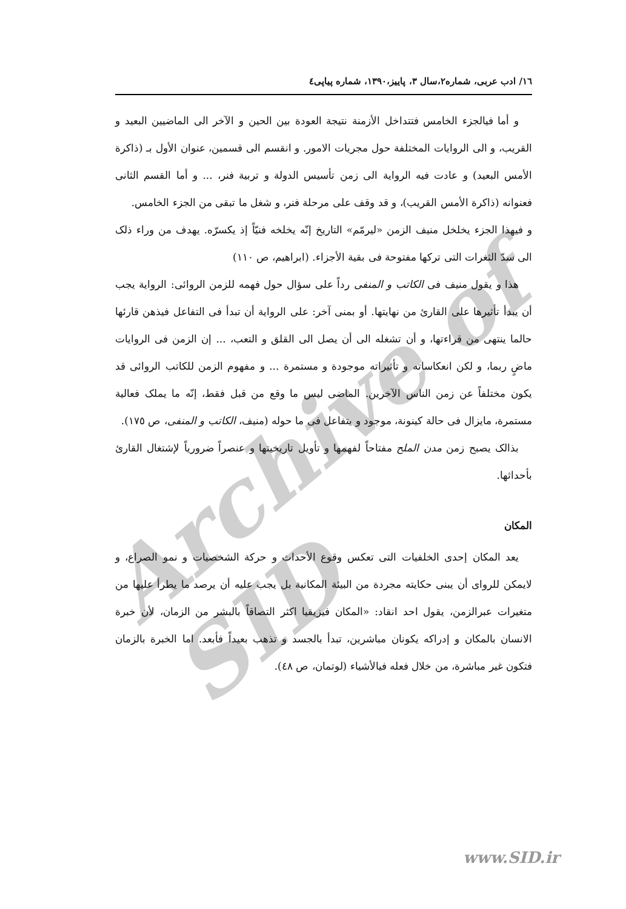Archive of SID
١٦/ ادب عربی، شماره٢،سال ٣، پاییز،١٣٩٠، شماره پیاپی٤
و أما فیالجزء الخامس فتتداخل الأزمنة نتیجة العودة بین الحین و الآخر الی الماضیین البعید و القریب، و الی الروایات المختلفة حول مجریات الامور. و انقسم الی قسمین، عنوان الأول بـ (ذاکرة الأمس البعید) و عادت فیه الروایة الی زمن تأسیس الدولة و تربیة فنر، ... و أما القسم الثانی فعنوانه (ذاکرة الأمس القریب)، و قد وقف علی مرحلة فنر، و شغل ما تبقی من الجزء الخامس.
و فیهذا الجزء یخلخل منیف الزمن «لیرمّم» التاریخ إنّه یخلخه فنیّاً إذ یکسرّه. یهدف من وراء ذلک الی سدّ الثغرات التی ترکها مفتوحة فی بقیة الأجزاء. (ابراهیم، ص ١١٠)
هذا و یقول منیف فی الکاتب و المنفی رداً علی سؤال حول فهمه للزمن الروائی: الروایة یجب أن یبدأ تأثیرها علی القارئ من نهایتها. أو بمنی آخر: علی الروایة أن تبدأ فی التفاعل فیذهن قارئها حالما ینتهی من قراءتها، و أن تشغله الی أن یصل الی القلق و التعب، ... إن الزمن فی الروایات ماضٍ ربما، و لکن انعکاساته و تأثیراته موجودة و مستمرة ... و مفهوم الزمن للکاتب الروائی قد یکون مختلفاً عن زمن الناس الآخرین. الماضی لیس ما وقع من قبل فقط، إنّه ما یملک فعالیة مستمرة، مایزال فی حالة کینونة، موجود و یتفاعل فی ما حوله (منیف، الکاتب و المنفی، ص ١٧٥).
بذالک یصبح زمن مدن الملح مفتاحاً لفهمها و تأویل تاریخیتها و عنصراً ضروریاً لإشتغال القارئ بأحداثها.
المکان
یعد المکان إحدی الخلفیات التی تعکس وقوع الأحداث و حرکة الشخصیات و نمو الصراع، و لایمکن للروای أن یبنی حکایته مجردة من البیئة المکانیة بل یجب علیه أن یرصد ما یطرأ علیها من متغیرات عبرالزمن، یقول احد انقاد: «المکان فیزیقیا اکثر التصاقاً بالبشر من الزمان، لأن خبرة الانسان بالمکان و إدراکه یکونان مباشرین، تبدأ بالجسد و تذهب بعیداً فأبعد. اما الخبرة بالزمان فتکون غیر مباشرة، من خلال فعله فیالأشیاء (لوتمان، ص ٤٨).
www.SID.ir